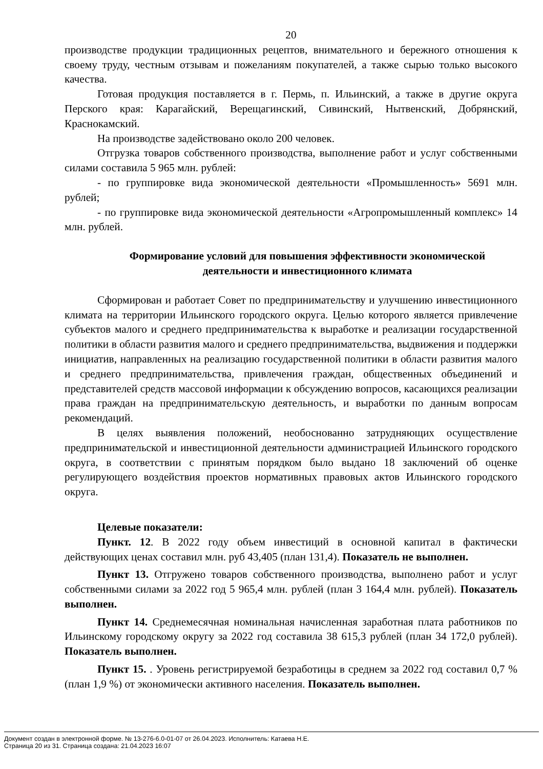20
производстве продукции традиционных рецептов, внимательного и бережного отношения к своему труду, честным отзывам и пожеланиям покупателей, а также сырью только высокого качества.
Готовая продукция поставляется в г. Пермь, п. Ильинский, а также в другие округа Перского края: Карагайский, Верещагинский, Сивинский, Нытвенский, Добрянский, Краснокамский.
На производстве задействовано около 200 человек.
Отгрузка товаров собственного производства, выполнение работ и услуг собственными силами составила 5 965 млн. рублей:
- по группировке вида экономической деятельности «Промышленность» 5691 млн. рублей;
- по группировке вида экономической деятельности «Агропромышленный комплекс» 14 млн. рублей.
Формирование условий для повышения эффективности экономической деятельности и инвестиционного климата
Сформирован и работает Совет по предпринимательству и улучшению инвестиционного климата на территории Ильинского городского округа. Целью которого является привлечение субъектов малого и среднего предпринимательства к выработке и реализации государственной политики в области развития малого и среднего предпринимательства, выдвижения и поддержки инициатив, направленных на реализацию государственной политики в области развития малого и среднего предпринимательства, привлечения граждан, общественных объединений и представителей средств массовой информации к обсуждению вопросов, касающихся реализации права граждан на предпринимательскую деятельность, и выработки по данным вопросам рекомендаций.
В целях выявления положений, необоснованно затрудняющих осуществление предпринимательской и инвестиционной деятельности администрацией Ильинского городского округа, в соответствии с принятым порядком было выдано 18 заключений об оценке регулирующего воздействия проектов нормативных правовых актов Ильинского городского округа.
Целевые показатели:
Пункт. 12. В 2022 году объем инвестиций в основной капитал в фактически действующих ценах составил млн. руб 43,405 (план 131,4). Показатель не выполнен.
Пункт 13. Отгружено товаров собственного производства, выполнено работ и услуг собственными силами за 2022 год 5 965,4 млн. рублей (план 3 164,4 млн. рублей). Показатель выполнен.
Пункт 14. Среднемесячная номинальная начисленная заработная плата работников по Ильинскому городскому округу за 2022 год составила 38 615,3 рублей (план 34 172,0 рублей). Показатель выполнен.
Пункт 15. . Уровень регистрируемой безработицы в среднем за 2022 год составил 0,7 % (план 1,9 %) от экономически активного населения. Показатель выполнен.
Документ создан в электронной форме. № 13-276-6.0-01-07 от 26.04.2023. Исполнитель: Катаева Н.Е.
Страница 20 из 31. Страница создана: 21.04.2023 16:07